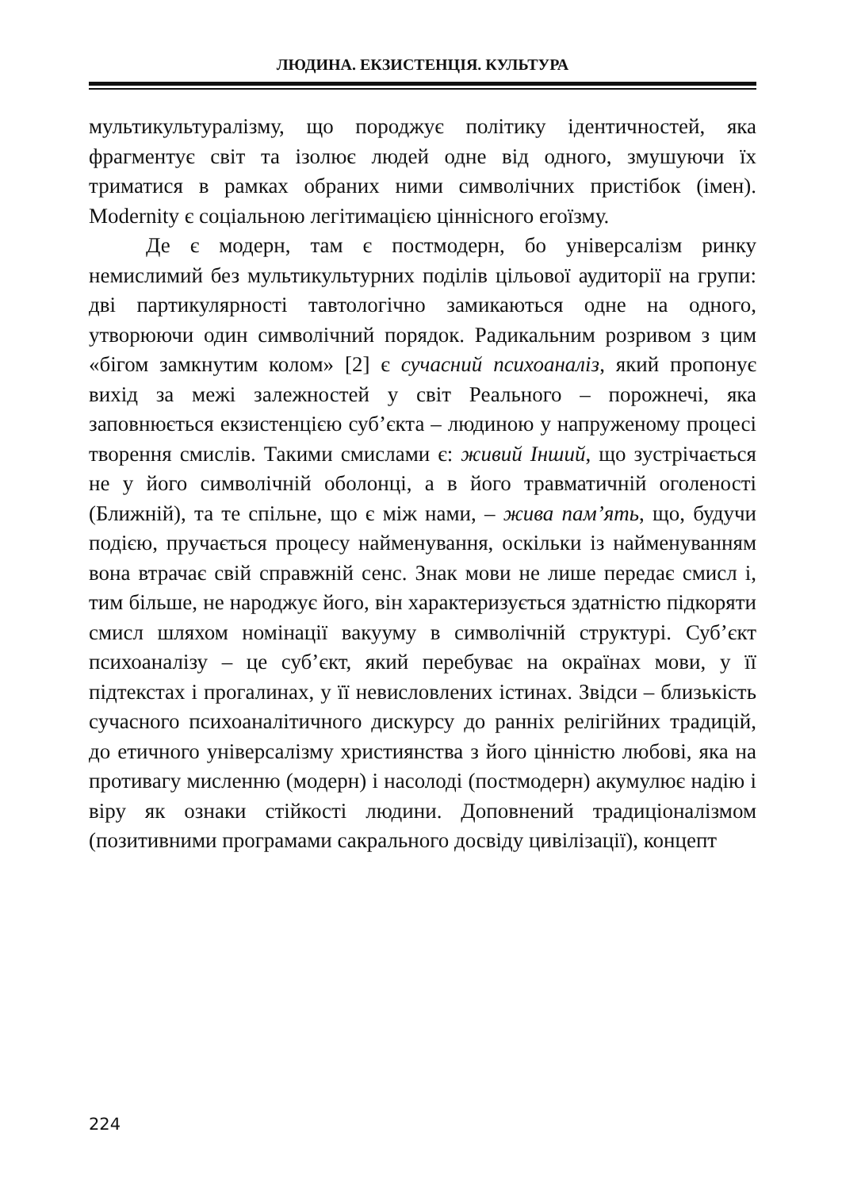ЛЮДИНА. ЕКЗИСТЕНЦІЯ. КУЛЬТУРА
мультикультуралізму, що породжує політику ідентичностей, яка фрагментує світ та ізолює людей одне від одного, змушуючи їх триматися в рамках обраних ними символічних пристібок (імен). Modernity є соціальною легітимацією ціннісного егоїзму.
Де є модерн, там є постмодерн, бо універсалізм ринку немислимий без мультикультурних поділів цільової аудиторії на групи: дві партикулярності тавтологічно замикаються одне на одного, утворюючи один символічний порядок. Радикальним розривом з цим «бігом замкнутим колом» [2] є сучасний психоаналіз, який пропонує вихід за межі залежностей у світ Реального – порожнечі, яка заповнюється екзистенцією суб’єкта – людиною у напруженому процесі творення смислів. Такими смислами є: живий Інший, що зустрічається не у його символічній оболонці, а в його травматичній оголеності (Ближній), та те спільне, що є між нами, – жива пам’ять, що, будучи подією, пручається процесу найменування, оскільки із найменуванням вона втрачає свій справжній сенс. Знак мови не лише передає смисл і, тим більше, не народжує його, він характеризується здатністю підкоряти смисл шляхом номінації вакууму в символічній структурі. Суб’єкт психоаналізу – це суб’єкт, який перебуває на окраїнах мови, у її підтекстах і прогалинах, у її невисловлених істинах. Звідси – близькість сучасного психоаналітичного дискурсу до ранніх релігійних традицій, до етичного універсалізму християнства з його цінністю любові, яка на противагу мисленню (модерн) і насолоді (постмодерн) акумулює надію і віру як ознаки стійкості людини. Доповнений традиціоналізмом (позитивними програмами сакрального досвіду цивілізації), концепт
224